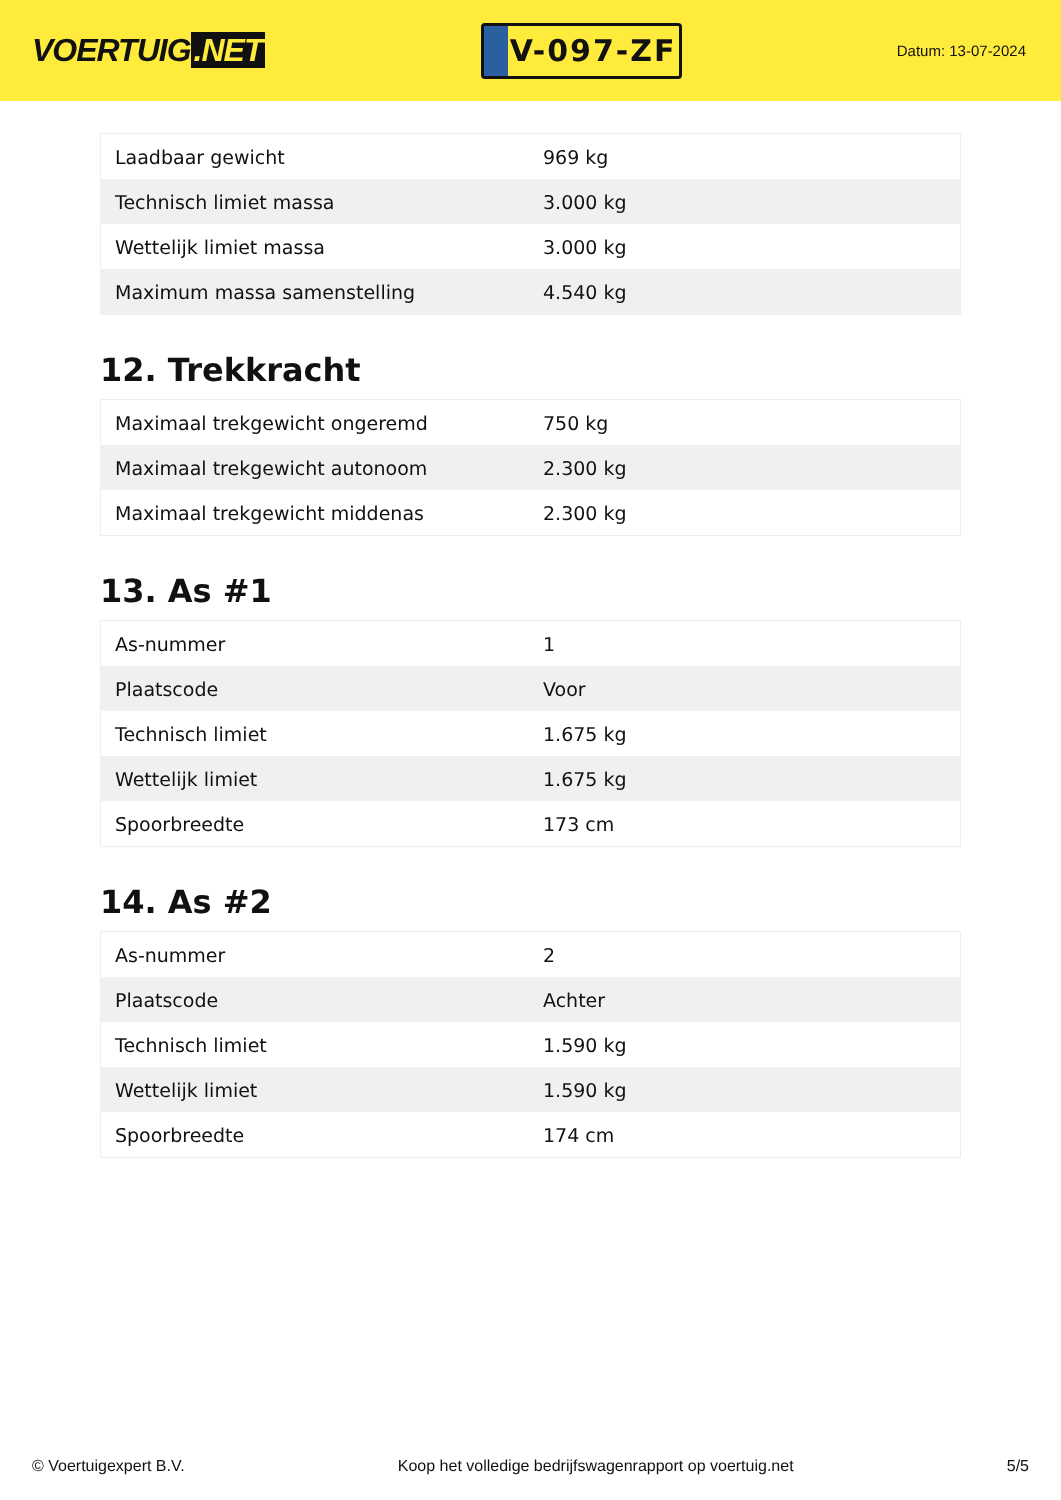VOERTUIG.NET
V-097-ZF
Datum: 13-07-2024
| Laadbaar gewicht | 969 kg |
| Technisch limiet massa | 3.000 kg |
| Wettelijk limiet massa | 3.000 kg |
| Maximum massa samenstelling | 4.540 kg |
12. Trekkracht
| Maximaal trekgewicht ongeremd | 750 kg |
| Maximaal trekgewicht autonoom | 2.300 kg |
| Maximaal trekgewicht middenas | 2.300 kg |
13. As #1
| As-nummer | 1 |
| Plaatscode | Voor |
| Technisch limiet | 1.675 kg |
| Wettelijk limiet | 1.675 kg |
| Spoorbreedte | 173 cm |
14. As #2
| As-nummer | 2 |
| Plaatscode | Achter |
| Technisch limiet | 1.590 kg |
| Wettelijk limiet | 1.590 kg |
| Spoorbreedte | 174 cm |
© Voertuigexpert B.V. Koop het volledige bedrijfswagenrapport op voertuig.net 5/5